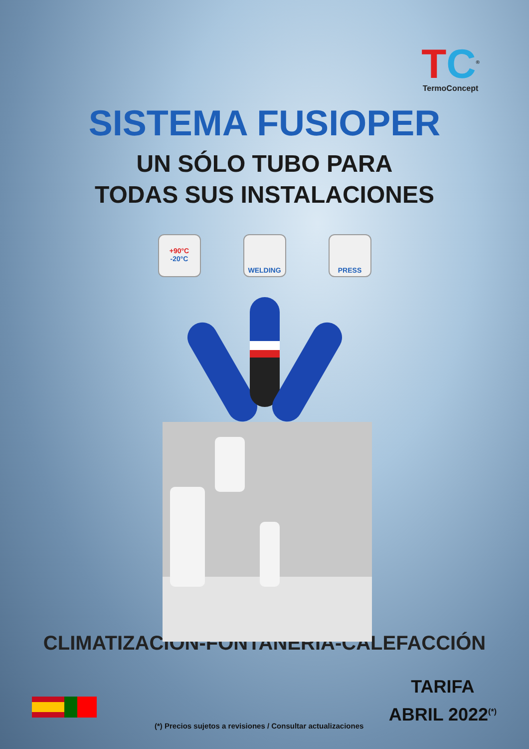TC<sup>®</sup>
TermoConcept
SISTEMA FUSIOPER
UN SÓLO TUBO PARA
TODAS SUS INSTALACIONES
+90°C
-20°C
WELDING PRESS
CLIMATIZACIÓN-FONTANERÍA-CALEFACCIÓN
TARIFA
ABRIL 2022<sup>(*)</sup>
(*) Precios sujetos a revisiones / Consultar actualizaciones